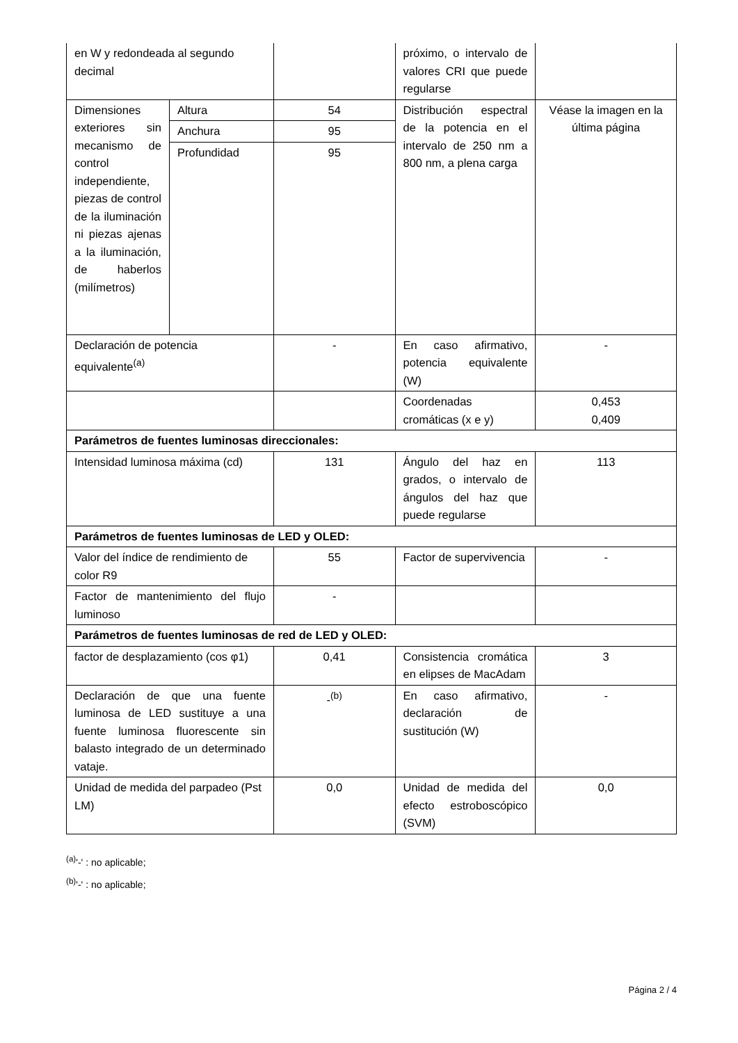| en W y redondeada al segundo decimal | | | próximo, o intervalo de valores CRI que puede regularse | |
| Dimensiones exteriores sin mecanismo de control independiente, piezas de control de la iluminación ni piezas ajenas a la iluminación, de haberlos (milímetros) | Altura | 54 | Distribución espectral de la potencia en el intervalo de 250 nm a 800 nm, a plena carga | Véase la imagen en la última página |
| | Anchura | 95 | | |
| | Profundidad | 95 | | |
| Declaración de potencia equivalente<sup>(a)</sup> | | - | En caso afirmativo, potencia equivalente (W) | - |
| | | | Coordenadas cromáticas (x e y) | 0,453 0,409 |
| Parámetros de fuentes luminosas direccionales: | | | | |
| Intensidad luminosa máxima (cd) | | 131 | Ángulo del haz en grados, o intervalo de ángulos del haz que puede regularse | 113 |
| Parámetros de fuentes luminosas de LED y OLED: | | | | |
| Valor del índice de rendimiento de color R9 | | 55 | Factor de supervivencia | - |
| Factor de mantenimiento del flujo luminoso | | - | | |
| Parámetros de fuentes luminosas de red de LED y OLED: | | | | |
| factor de desplazamiento (cos φ1) | | 0,41 | Consistencia cromática en elipses de MacAdam | 3 |
| Declaración de que una fuente luminosa de LED sustituye a una fuente luminosa fluorescente sin balasto integrado de un determinado vataje. | | -<sup>(b)</sup> | En caso afirmativo, declaración de sustitución (W) | - |
| Unidad de medida del parpadeo (Pst LM) | | 0,0 | Unidad de medida del efecto estroboscópico (SVM) | 0,0 |
<sup>(a)</sup> '-' : no aplicable;
<sup>(b)</sup> '-' : no aplicable;
Página 2 / 4